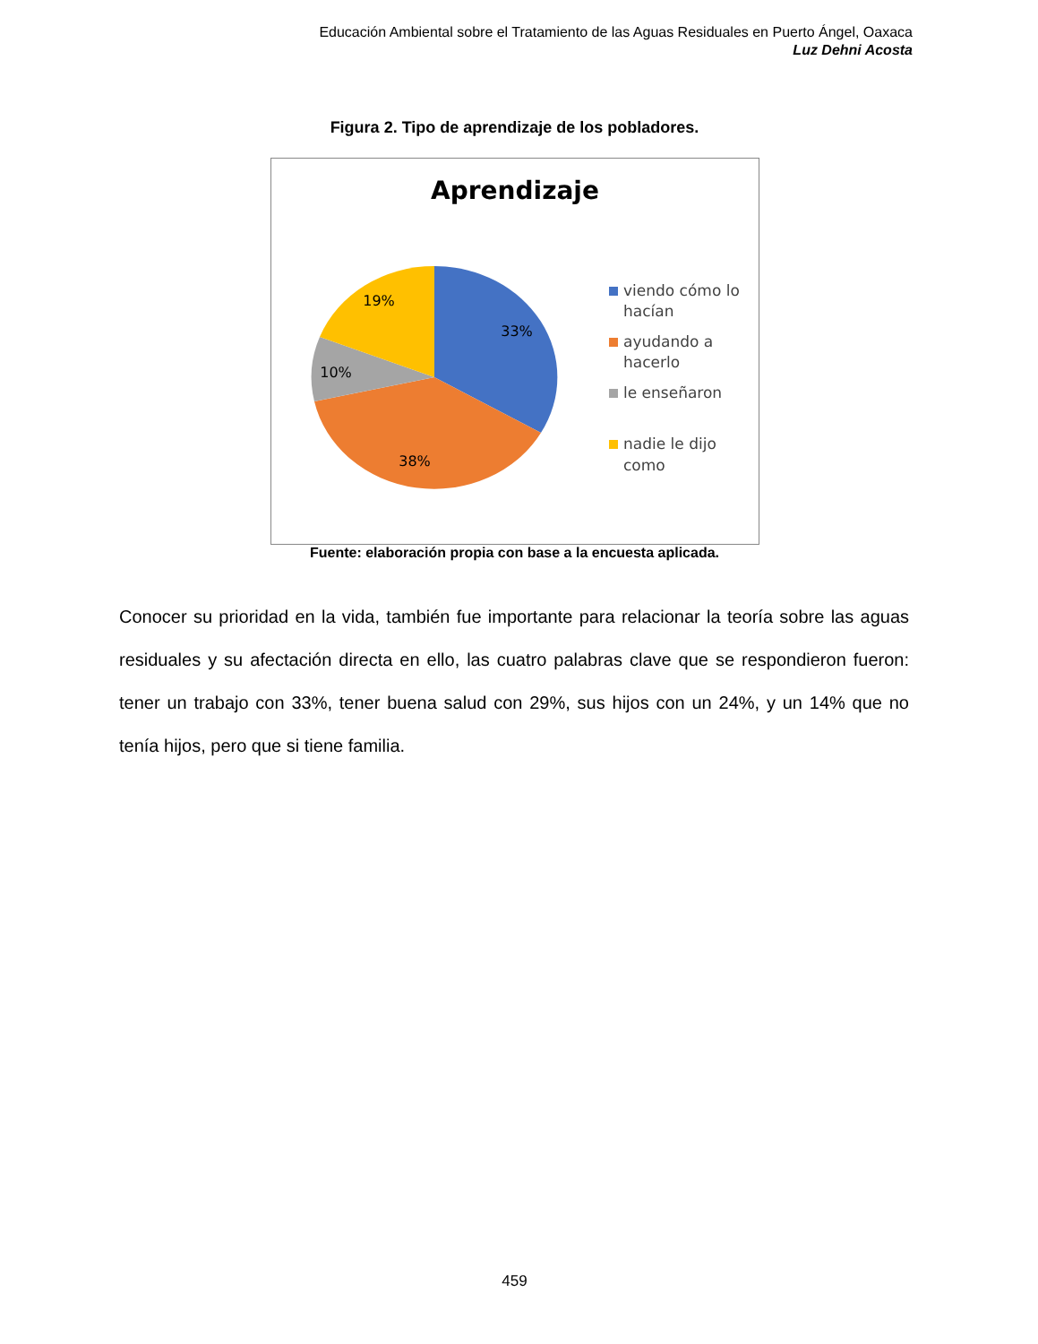Educación Ambiental sobre el Tratamiento de las Aguas Residuales en Puerto Ángel, Oaxaca
Luz Dehni Acosta
Figura 2. Tipo de aprendizaje de los pobladores.
Aprendizaje
33%
38%
10%
19%
viendo cómo lo
hacían
ayudando a
hacerlo
le enseñaron
nadie le dijo
como
Fuente: elaboración propia con base a la encuesta aplicada.
Conocer su prioridad en la vida, también fue importante para relacionar la teoría sobre las aguas residuales y su afectación directa en ello, las cuatro palabras clave que se respondieron fueron: tener un trabajo con 33%, tener buena salud con 29%, sus hijos con un 24%, y un 14% que no tenía hijos, pero que si tiene familia.
459